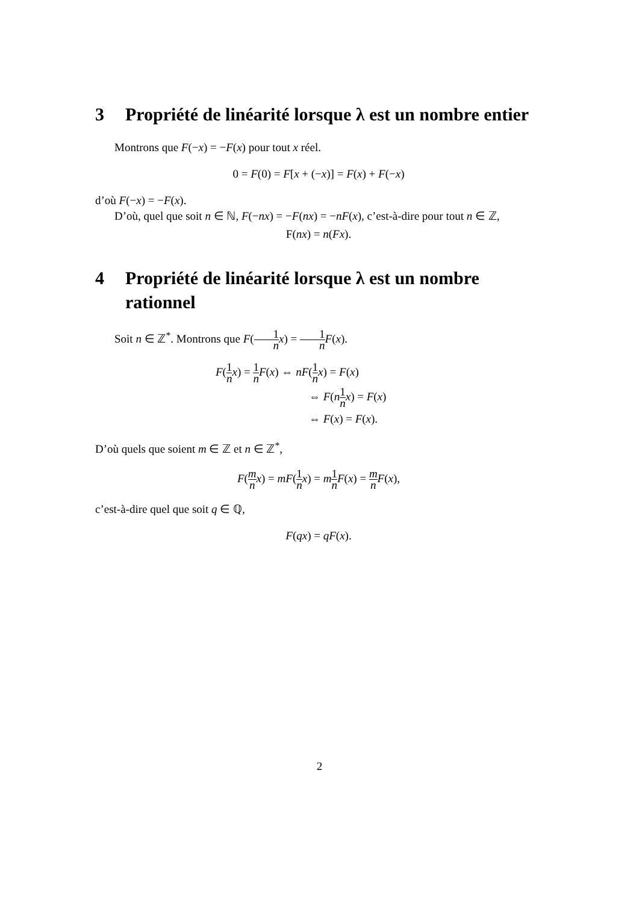3 Propriété de linéarité lorsque λ est un nombre entier
Montrons que F(−x) = −F(x) pour tout x réel.
0 = F(0) = F[x + (−x)] = F(x) + F(−x)
d’où F(−x) = −F(x).
D’où, quel que soit n ∈ ℕ, F(−nx) = −F(nx) = −nF(x), c’est-à-dire pour tout n ∈ ℤ,
F(nx) = n(Fx).
4 Propriété de linéarité lorsque λ est un nombre rationnel
Soit n ∈ ℤ<sup>*</sup>. Montrons que F(1 n x) = 1 n F(x).
F(1 n x) = 1 n F(x) ⇔ nF(1 n x) = F(x)
⇔ F(n 1 n x) = F(x)
⇔ F(x) = F(x).
D’où quels que soient m ∈ ℤ et n ∈ ℤ<sup>*</sup>,
F(m n x) = mF(1 n x) = m 1 n F(x) = m n F(x),
c’est-à-dire quel que soit q ∈ ℚ,
F(qx) = qF(x).
2